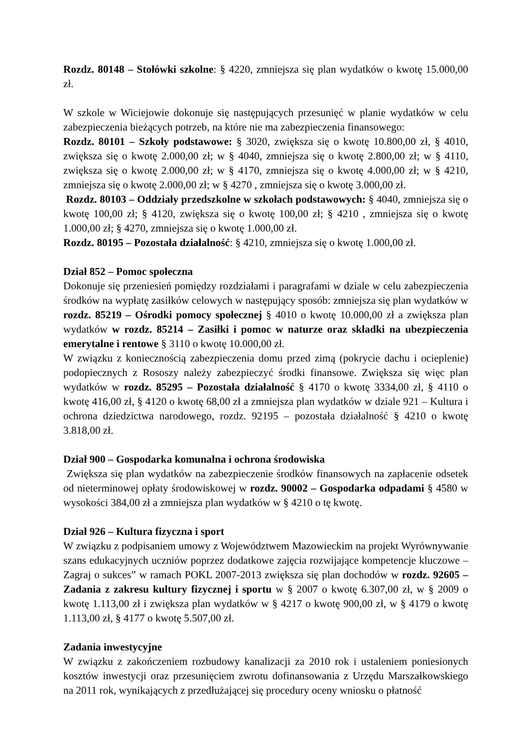Rozdz. 80148 – Stołówki szkolne: § 4220, zmniejsza się plan wydatków o kwotę 15.000,00 zł.
W szkole w Wiciejowie dokonuje się następujących przesunięć w planie wydatków w celu zabezpieczenia bieżących potrzeb, na które nie ma zabezpieczenia finansowego:
Rozdz. 80101 – Szkoły podstawowe: § 3020, zwiększa się o kwotę 10.800,00 zł, § 4010, zwiększa się o kwotę 2.000,00 zł; w § 4040, zmniejsza się o kwotę 2.800,00 zł; w § 4110, zwiększa się o kwotę 2.000,00 zł; w § 4170, zmniejsza się o kwotę 4.000,00 zł; w § 4210, zmniejsza się o kwotę 2.000,00 zł; w § 4270 , zmniejsza się o kwotę 3.000,00 zł.
Rozdz. 80103 – Oddziały przedszkolne w szkołach podstawowych: § 4040, zmniejsza się o kwotę 100,00 zł; § 4120, zwiększa się o kwotę 100,00 zł; § 4210 , zmniejsza się o kwotę 1.000,00 zł; § 4270, zmniejsza się o kwotę 1.000,00 zł.
Rozdz. 80195 – Pozostała działalność: § 4210, zmniejsza się o kwotę 1.000,00 zł.
Dział 852 – Pomoc społeczna
Dokonuje się przeniesień pomiędzy rozdziałami i paragrafami w dziale w celu zabezpieczenia środków na wypłatę zasiłków celowych w następujący sposób: zmniejsza się plan wydatków w rozdz. 85219 – Ośrodki pomocy społecznej § 4010 o kwotę 10.000,00 zł a zwiększa plan wydatków w rozdz. 85214 – Zasiłki i pomoc w naturze oraz składki na ubezpieczenia emerytalne i rentowe § 3110 o kwotę 10.000,00 zł.
W związku z koniecznością zabezpieczenia domu przed zimą (pokrycie dachu i ocieplenie) podopiecznych z Rososzy należy zabezpieczyć środki finansowe. Zwiększa się więc plan wydatków w rozdz. 85295 – Pozostała działalność § 4170 o kwotę 3334,00 zł, § 4110 o kwotę 416,00 zł, § 4120 o kwotę 68,00 zł a zmniejsza plan wydatków w dziale 921 – Kultura i ochrona dziedzictwa narodowego, rozdz. 92195 – pozostała działalność § 4210 o kwotę 3.818,00 zł.
Dział 900 – Gospodarka komunalna i ochrona środowiska
Zwiększa się plan wydatków na zabezpieczenie środków finansowych na zapłacenie odsetek od nieterminowej opłaty środowiskowej w rozdz. 90002 – Gospodarka odpadami § 4580 w wysokości 384,00 zł a zmniejsza plan wydatków w § 4210 o tę kwotę.
Dział 926 – Kultura fizyczna i sport
W związku z podpisaniem umowy z Województwem Mazowieckim na projekt Wyrównywanie szans edukacyjnych uczniów poprzez dodatkowe zajęcia rozwijające kompetencje kluczowe – Zagraj o sukces” w ramach POKL 2007-2013 zwiększa się plan dochodów w rozdz. 92605 –Zadania z zakresu kultury fizycznej i sportu w § 2007 o kwotę 6.307,00 zł, w § 2009 o kwotę 1.113,00 zł i zwiększa plan wydatków w § 4217 o kwotę 900,00 zł, w § 4179 o kwotę 1.113,00 zł, § 4177 o kwotę 5.507,00 zł.
Zadania inwestycyjne
W związku z zakończeniem rozbudowy kanalizacji za 2010 rok i ustaleniem poniesionych kosztów inwestycji oraz przesunięciem zwrotu dofinansowania z Urzędu Marszałkowskiego na 2011 rok, wynikających z przedłużającej się procedury oceny wniosku o płatność